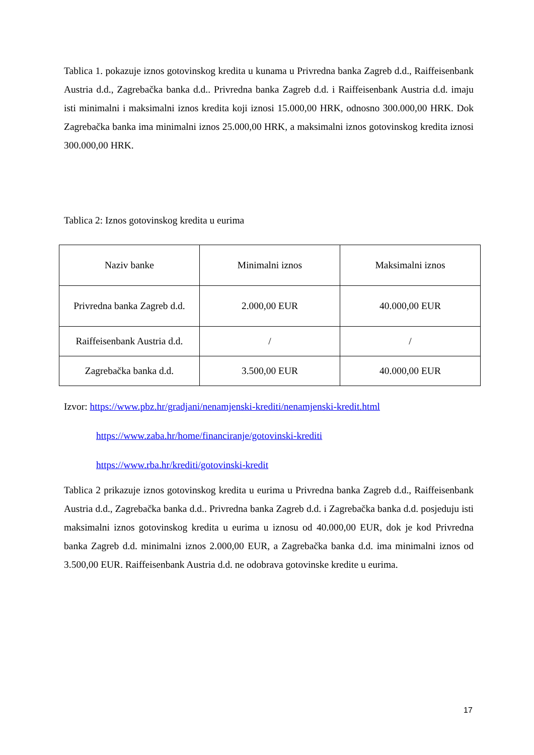Tablica 1. pokazuje iznos gotovinskog kredita u kunama u Privredna banka Zagreb d.d., Raiffeisenbank Austria d.d., Zagrebačka banka d.d.. Privredna banka Zagreb d.d. i Raiffeisenbank Austria d.d. imaju isti minimalni i maksimalni iznos kredita koji iznosi 15.000,00 HRK, odnosno 300.000,00 HRK. Dok Zagrebačka banka ima minimalni iznos 25.000,00 HRK, a maksimalni iznos gotovinskog kredita iznosi 300.000,00 HRK.
Tablica 2: Iznos gotovinskog kredita u eurima
| Naziv banke | Minimalni iznos | Maksimalni iznos |
| Privredna banka Zagreb d.d. | 2.000,00 EUR | 40.000,00 EUR |
| Raiffeisenbank Austria d.d. | / | / |
| Zagrebačka banka d.d. | 3.500,00 EUR | 40.000,00 EUR |
Izvor: https://www.pbz.hr/gradjani/nenamjenski-krediti/nenamjenski-kredit.html
https://www.zaba.hr/home/financiranje/gotovinski-krediti
https://www.rba.hr/krediti/gotovinski-kredit
Tablica 2 prikazuje iznos gotovinskog kredita u eurima u Privredna banka Zagreb d.d., Raiffeisenbank Austria d.d., Zagrebačka banka d.d.. Privredna banka Zagreb d.d. i Zagrebačka banka d.d. posjeduju isti maksimalni iznos gotovinskog kredita u eurima u iznosu od 40.000,00 EUR, dok je kod Privredna banka Zagreb d.d. minimalni iznos 2.000,00 EUR, a Zagrebačka banka d.d. ima minimalni iznos od 3.500,00 EUR. Raiffeisenbank Austria d.d. ne odobrava gotovinske kredite u eurima.
17